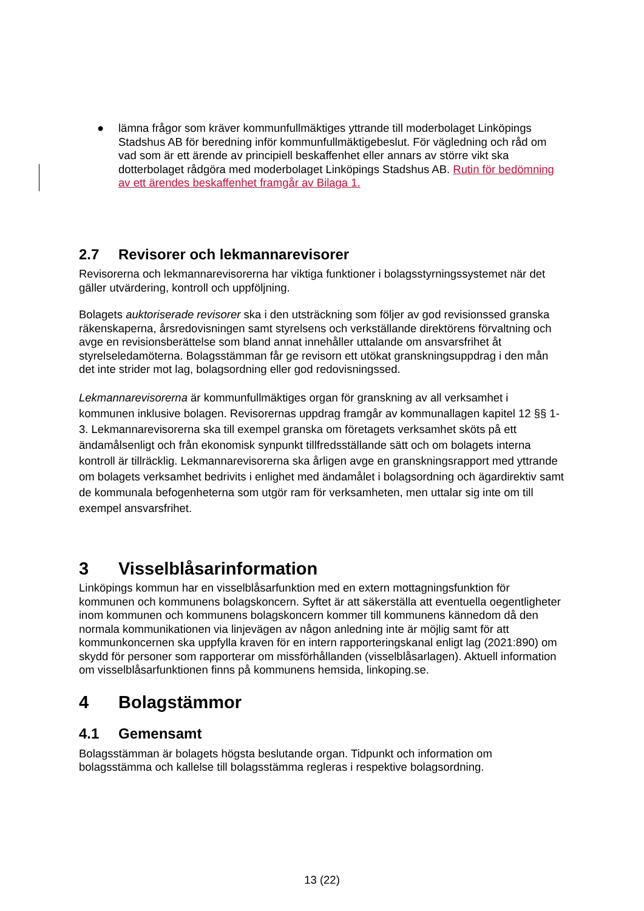● lämna frågor som kräver kommunfullmäktiges yttrande till moderbolaget Linköpings Stadshus AB för beredning inför kommunfullmäktigebeslut. För vägledning och råd om vad som är ett ärende av principiell beskaffenhet eller annars av större vikt ska dotterbolaget rådgöra med moderbolaget Linköpings Stadshus AB. Rutin för bedömning av ett ärendes beskaffenhet framgår av Bilaga 1.
2.7 Revisorer och lekmannarevisorer
Revisorerna och lekmannarevisorerna har viktiga funktioner i bolagsstyrningssystemet när det gäller utvärdering, kontroll och uppföljning.
Bolagets auktoriserade revisorer ska i den utsträckning som följer av god revisionssed granska räkenskaperna, årsredovisningen samt styrelsens och verkställande direktörens förvaltning och avge en revisionsberättelse som bland annat innehåller uttalande om ansvarsfrihet åt styrelseledamöterna. Bolagsstämman får ge revisorn ett utökat granskningsuppdrag i den mån det inte strider mot lag, bolagsordning eller god redovisningssed.
Lekmannarevisorerna är kommunfullmäktiges organ för granskning av all verksamhet i kommunen inklusive bolagen. Revisorernas uppdrag framgår av kommunallagen kapitel 12 §§ 1-3. Lekmannarevisorerna ska till exempel granska om företagets verksamhet sköts på ett ändamålsenligt och från ekonomisk synpunkt tillfredsställande sätt och om bolagets interna kontroll är tillräcklig. Lekmannarevisorerna ska årligen avge en granskningsrapport med yttrande om bolagets verksamhet bedrivits i enlighet med ändamålet i bolagsordning och ägardirektiv samt de kommunala befogenheterna som utgör ram för verksamheten, men uttalar sig inte om till exempel ansvarsfrihet.
3 Visselblåsarinformation
Linköpings kommun har en visselblåsarfunktion med en extern mottagningsfunktion för kommunen och kommunens bolagskoncern. Syftet är att säkerställa att eventuella oegentligheter inom kommunen och kommunens bolagskoncern kommer till kommunens kännedom då den normala kommunikationen via linjevägen av någon anledning inte är möjlig samt för att kommunkoncernen ska uppfylla kraven för en intern rapporteringskanal enligt lag (2021:890) om skydd för personer som rapporterar om missförhållanden (visselblåsarlagen). Aktuell information om visselblåsarfunktionen finns på kommunens hemsida, linkoping.se.
4 Bolagstämmor
4.1 Gemensamt
Bolagsstämman är bolagets högsta beslutande organ. Tidpunkt och information om bolagsstämma och kallelse till bolagsstämma regleras i respektive bolagsordning.
13 (22)